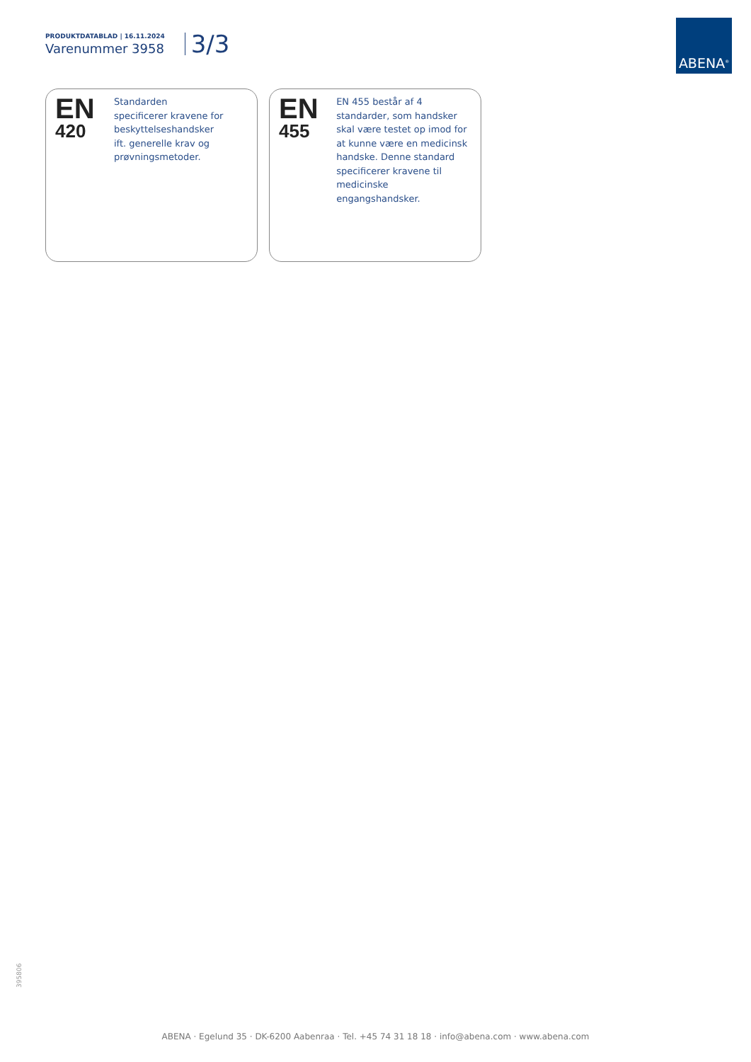PRODUKTDATABLAD | 16.11.2024
Varenummer 3958
3/3
ABENA<sup>®</sup>
EN
420
Standarden
specificerer kravene for
beskyttelseshandsker
ift. generelle krav og
prøvningsmetoder.
EN
455
EN 455 består af 4
standarder, som handsker
skal være testet op imod for
at kunne være en medicinsk
handske. Denne standard
specificerer kravene til
medicinske engangshandsker.
395806
ABENA · Egelund 35 · DK-6200 Aabenraa · Tel. +45 74 31 18 18 · info@abena.com · www.abena.com